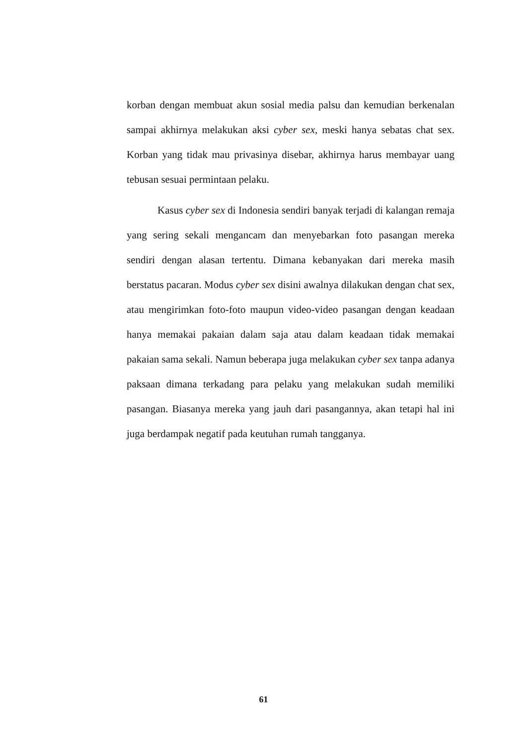korban dengan membuat akun sosial media palsu dan kemudian berkenalan sampai akhirnya melakukan aksi cyber sex, meski hanya sebatas chat sex. Korban yang tidak mau privasinya disebar, akhirnya harus membayar uang tebusan sesuai permintaan pelaku.
Kasus cyber sex di Indonesia sendiri banyak terjadi di kalangan remaja yang sering sekali mengancam dan menyebarkan foto pasangan mereka sendiri dengan alasan tertentu. Dimana kebanyakan dari mereka masih berstatus pacaran. Modus cyber sex disini awalnya dilakukan dengan chat sex, atau mengirimkan foto-foto maupun video-video pasangan dengan keadaan hanya memakai pakaian dalam saja atau dalam keadaan tidak memakai pakaian sama sekali. Namun beberapa juga melakukan cyber sex tanpa adanya paksaan dimana terkadang para pelaku yang melakukan sudah memiliki pasangan. Biasanya mereka yang jauh dari pasangannya, akan tetapi hal ini juga berdampak negatif pada keutuhan rumah tangganya.
61